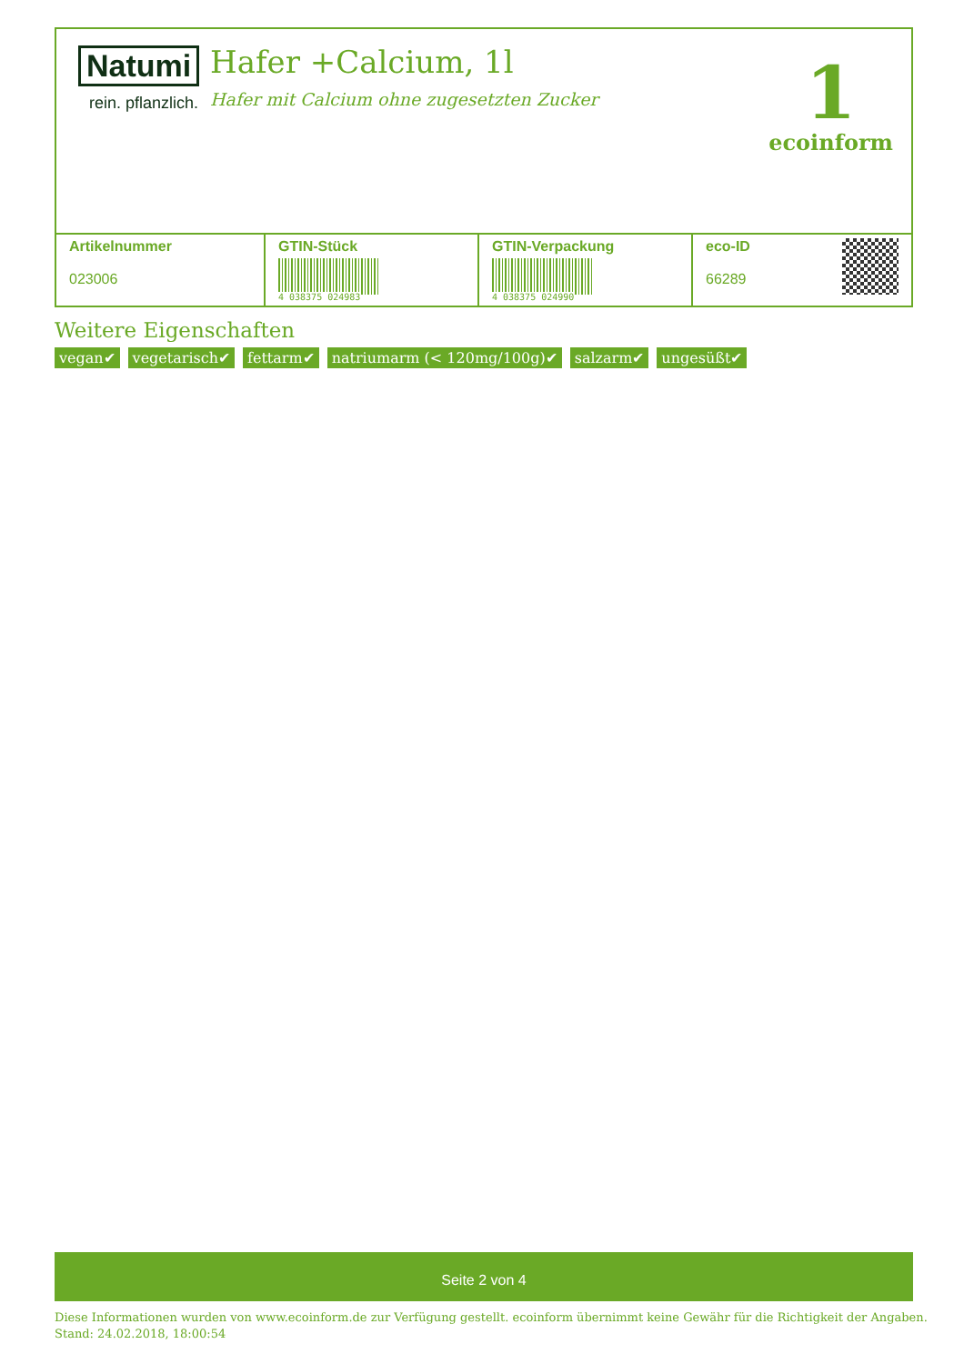Natumi
rein. pflanzlich.
Hafer +Calcium, 1l
Hafer mit Calcium ohne zugesetzten Zucker
1
ecoinform
| Artikelnummer 023006 | GTIN-Stück 4 038375 024983 | GTIN-Verpackung 4 038375 024990 | eco-ID 66289 |
Weitere Eigenschaften
vegan✔ vegetarisch✔ fettarm✔ natriumarm (< 120mg/100g)✔ salzarm✔ ungesüßt✔
Seite 2 von 4
Diese Informationen wurden von www.ecoinform.de zur Verfügung gestellt. ecoinform übernimmt keine Gewähr für die Richtigkeit der Angaben.
Stand: 24.02.2018, 18:00:54